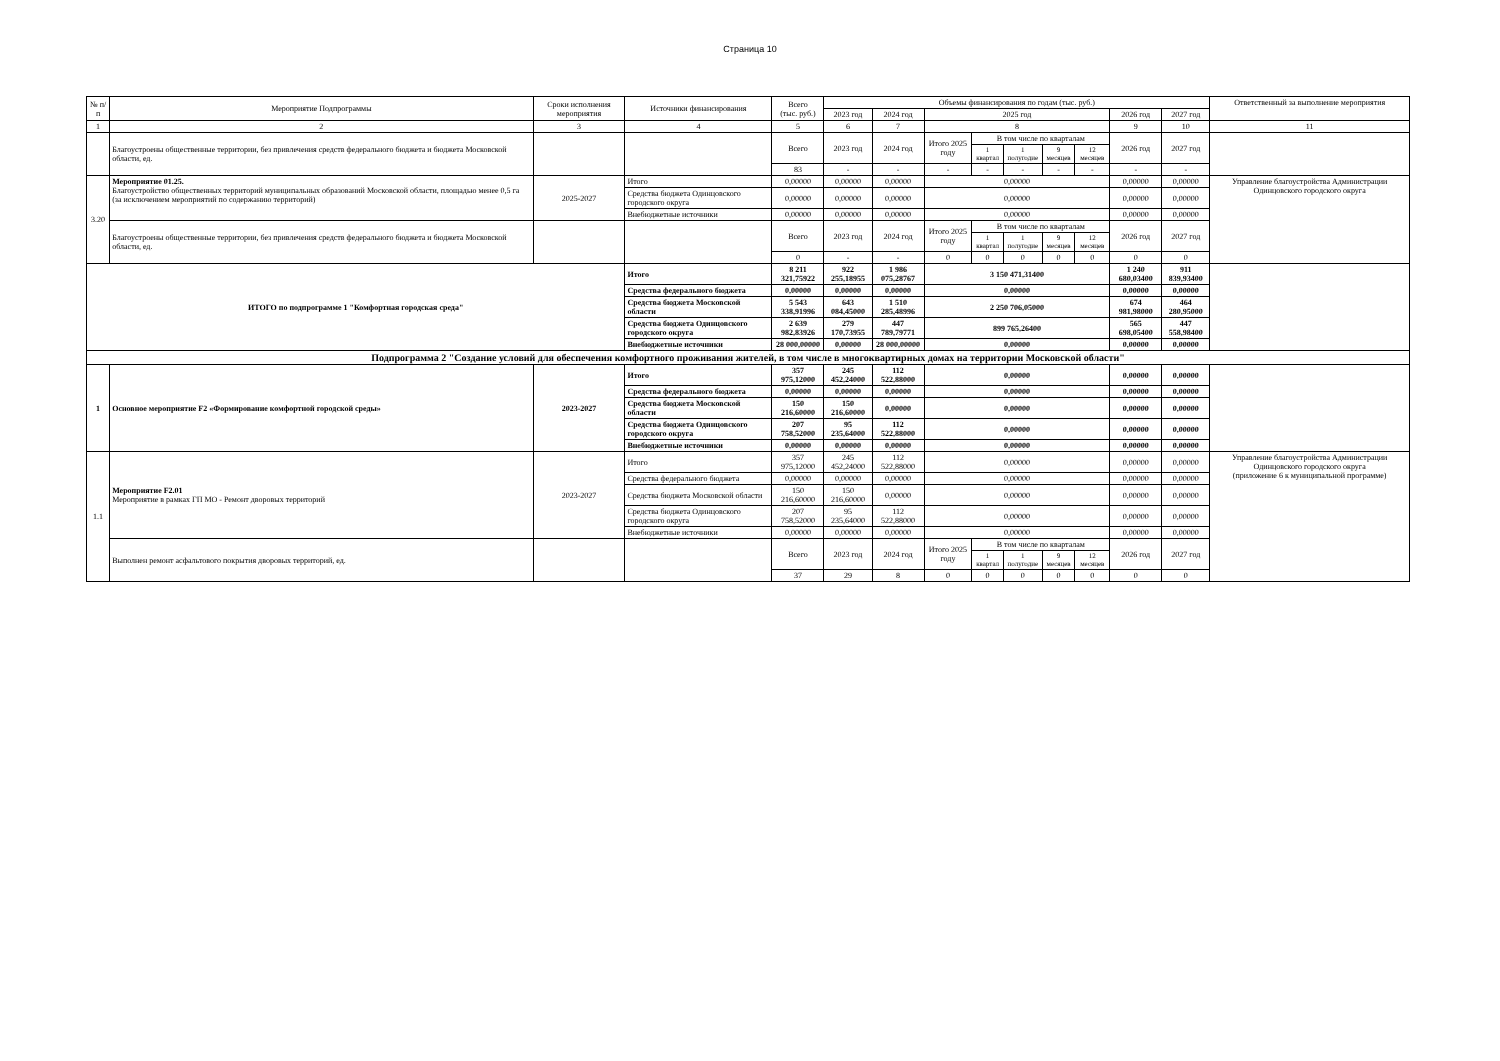Страница 10
| № п/п | Мероприятие Подпрограммы | Сроки исполнения мероприятия | Источники финансирования | Всего (тыс. руб.) | Объемы финансирования по годам (тыс. руб.) | | | | | | | | | Ответственный за выполнение мероприятия |
| --- | --- | --- | --- | --- | --- | --- | --- | --- | --- | --- | --- | --- | --- | --- |
| | | | | | 2023 год | 2024 год | 2025 год | | | | | 2026 год | 2027 год | |
| 1 | 2 | 3 | 4 | 5 | 6 | 7 | 8 | | | | | 9 | 10 | 11 |
| | Благоустроены общественные территории, без привлечения средств федерального бюджета и бюджета Московской области, ед. | | | Всего | 2023 год | 2024 год | Итого 2025 году | В том числе по кварталам | | | | 2026 год | 2027 год | |
| | | | | | | | | 1 квартал | 1 полугодие | 9 месяцев | 12 месяцев | | | |
| | | | | 83 | - | - | - | - | - | - | - | - | - | |
| 3.20 | Мероприятие 01.25. Благоустройство общественных территорий муниципальных образований Московской области, площадью менее 0,5 га (за исключением мероприятий по содержанию территорий) | 2025-2027 | Итого | 0,00000 | 0,00000 | 0,00000 | 0,00000 | | | | | 0,00000 | 0,00000 | Управление благоустройства Администрации Одинцовского городского округа |
| | | | Средства бюджета Одинцовского городского округа | 0,00000 | 0,00000 | 0,00000 | 0,00000 | | | | | 0,00000 | 0,00000 | |
| | | | Внебюджетные источники | 0,00000 | 0,00000 | 0,00000 | 0,00000 | | | | | 0,00000 | 0,00000 | |
| | Благоустроены общественные территории, без привлечения средств федерального бюджета и бюджета Московской области, ед. | | | Всего | 2023 год | 2024 год | Итого 2025 году | В том числе по кварталам | | | | 2026 год | 2027 год | |
| | | | | | | | | 1 квартал | 1 полугодие | 9 месяцев | 12 месяцев | | | |
| | | | | 0 | - | - | 0 | 0 | 0 | 0 | 0 | 0 | 0 | |
| ИТОГО по подпрограмме 1 "Комфортная городская среда" | | | Итого | 8 211 321,75922 | 922 255,18955 | 1 986 075,28767 | 3 150 471,31400 | | | | | 1 240 680,03400 | 911 839,93400 | |
| | | | Средства федерального бюджета | 0,00000 | 0,00000 | 0,00000 | 0,00000 | | | | | 0,00000 | 0,00000 | |
| | | | Средства бюджета Московской области | 5 543 338,91996 | 643 084,45000 | 1 510 285,48996 | 2 250 706,05000 | | | | | 674 981,98000 | 464 280,95000 | |
| | | | Средства бюджета Одинцовского городского округа | 2 639 982,83926 | 279 170,73955 | 447 789,79771 | 899 765,26400 | | | | | 565 698,05400 | 447 558,98400 | |
| | | | Внебюджетные источники | 28 000,00000 | 0,00000 | 28 000,00000 | 0,00000 | | | | | 0,00000 | 0,00000 | |
| Подпрограмма 2 "Создание условий для обеспечения комфортного проживания жителей, в том числе в многоквартирных домах на территории Московской области" | | | | | | | | | | | | | | |
| 1 | Основное мероприятие F2 «Формирование комфортной городской среды» | 2023-2027 | Итого | 357 975,12000 | 245 452,24000 | 112 522,88000 | 0,00000 | | | | | 0,00000 | 0,00000 | |
| | | | Средства федерального бюджета | 0,00000 | 0,00000 | 0,00000 | 0,00000 | | | | | 0,00000 | 0,00000 | |
| | | | Средства бюджета Московской области | 150 216,60000 | 150 216,60000 | 0,00000 | 0,00000 | | | | | 0,00000 | 0,00000 | |
| | | | Средства бюджета Одинцовского городского округа | 207 758,52000 | 95 235,64000 | 112 522,88000 | 0,00000 | | | | | 0,00000 | 0,00000 | |
| | | | Внебюджетные источники | 0,00000 | 0,00000 | 0,00000 | 0,00000 | | | | | 0,00000 | 0,00000 | |
| 1.1 | Мероприятие F2.01 Мероприятие в рамках ГП МО - Ремонт дворовых территорий | 2023-2027 | Итого | 357 975,12000 | 245 452,24000 | 112 522,88000 | 0,00000 | | | | | 0,00000 | 0,00000 | Управление благоустройства Администрации Одинцовского городского округа (приложение 6 к муниципальной программе) |
| | | | Средства федерального бюджета | 0,00000 | 0,00000 | 0,00000 | 0,00000 | | | | | 0,00000 | 0,00000 | |
| | | | Средства бюджета Московской области | 150 216,60000 | 150 216,60000 | 0,00000 | 0,00000 | | | | | 0,00000 | 0,00000 | |
| | | | Средства бюджета Одинцовского городского округа | 207 758,52000 | 95 235,64000 | 112 522,88000 | 0,00000 | | | | | 0,00000 | 0,00000 | |
| | | | Внебюджетные источники | 0,00000 | 0,00000 | 0,00000 | 0,00000 | | | | | 0,00000 | 0,00000 | |
| | Выполнен ремонт асфальтового покрытия дворовых территорий, ед. | | | Всего | 2023 год | 2024 год | Итого 2025 году | В том числе по кварталам | | | | 2026 год | 2027 год | |
| | | | | | | | | 1 квартал | 1 полугодие | 9 месяцев | 12 месяцев | | | |
| | | | | 37 | 29 | 8 | 0 | 0 | 0 | 0 | 0 | 0 | 0 | |